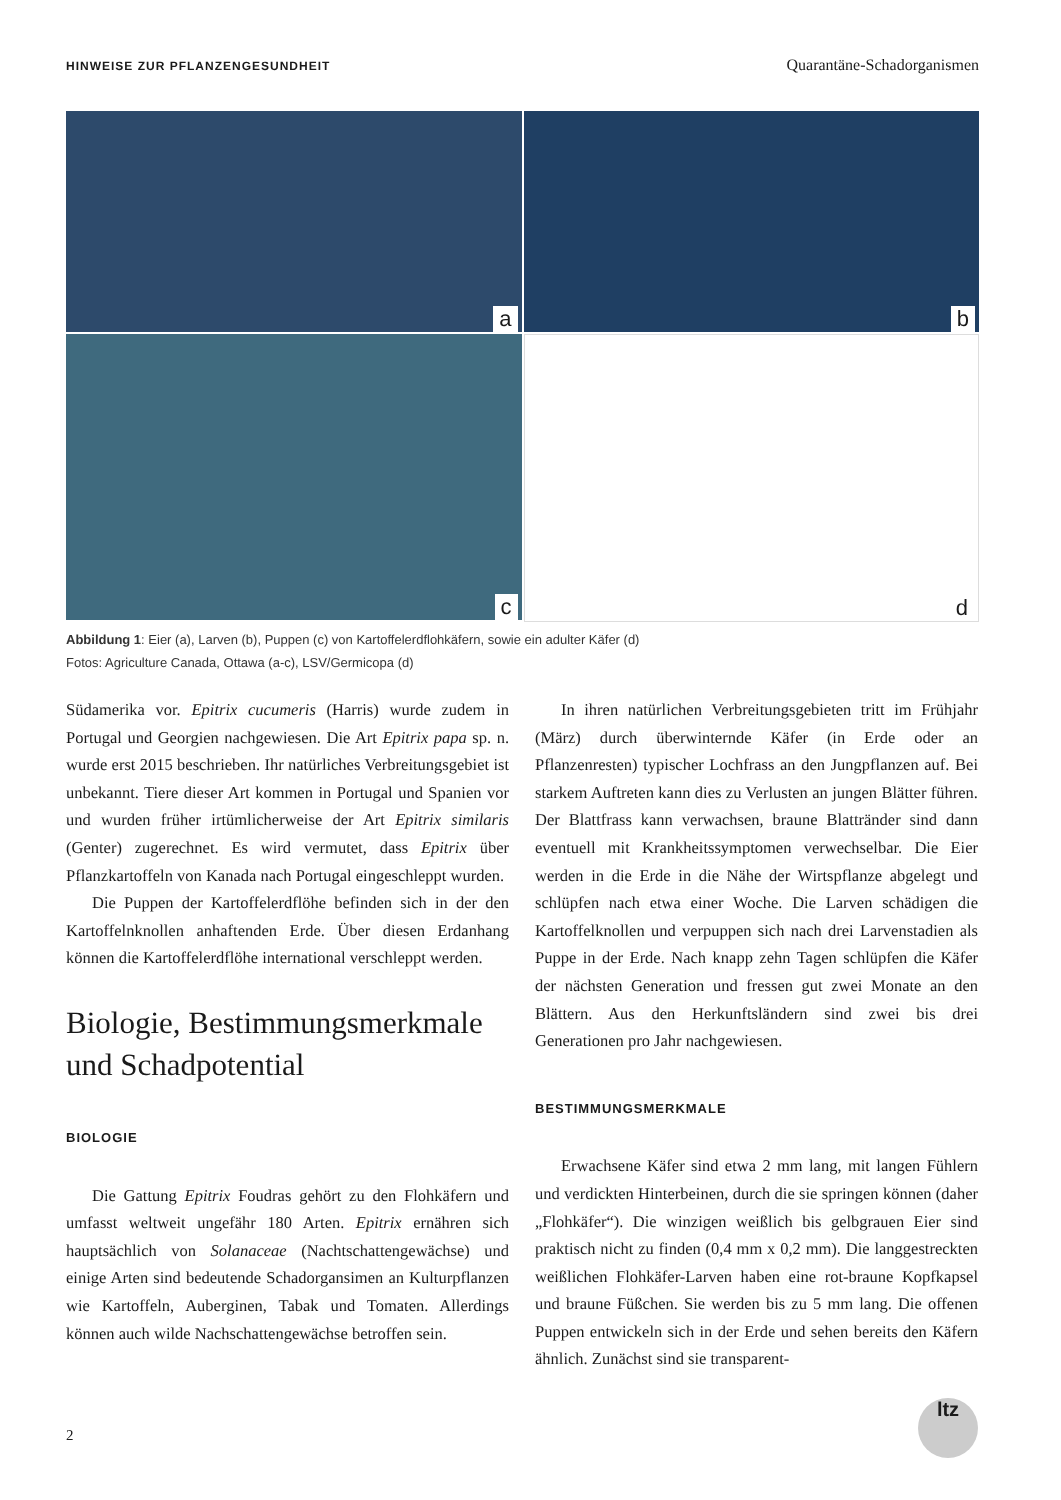HINWEISE ZUR PFLANZENGESUNDHEIT Quarantäne-Schadorganismen
a
b
c
d
Abbildung 1: Eier (a), Larven (b), Puppen (c) von Kartoffelerdflohkäfern, sowie ein adulter Käfer (d)
Fotos: Agriculture Canada, Ottawa (a-c), LSV/Germicopa (d)
Südamerika vor. Epitrix cucumeris (Harris) wurde zudem in Portugal und Georgien nachgewiesen. Die Art Epitrix papa sp. n. wurde erst 2015 beschrieben. Ihr natürliches Verbreitungsgebiet ist unbekannt. Tiere dieser Art kommen in Portugal und Spanien vor und wurden früher irtümlicherweise der Art Epitrix similaris (Genter) zugerechnet. Es wird vermutet, dass Epitrix über Pflanzkartoffeln von Kanada nach Portugal eingeschleppt wurden.
Die Puppen der Kartoffelerdflöhe befinden sich in der den Kartoffelnknollen anhaftenden Erde. Über diesen Erdanhang können die Kartoffelerdflöhe international verschleppt werden.
Biologie, Bestimmungsmerkmale und Schadpotential
BIOLOGIE
Die Gattung Epitrix Foudras gehört zu den Flohkäfern und umfasst weltweit ungefähr 180 Arten. Epitrix ernähren sich hauptsächlich von Solanaceae (Nachtschattengewächse) und einige Arten sind bedeutende Schadorgansimen an Kulturpflanzen wie Kartoffeln, Auberginen, Tabak und Tomaten. Allerdings können auch wilde Nachschattengewächse betroffen sein.
In ihren natürlichen Verbreitungsgebieten tritt im Frühjahr (März) durch überwinternde Käfer (in Erde oder an Pflanzenresten) typischer Lochfrass an den Jungpflanzen auf. Bei starkem Auftreten kann dies zu Verlusten an jungen Blätter führen. Der Blattfrass kann verwachsen, braune Blattränder sind dann eventuell mit Krankheitssymptomen verwechselbar. Die Eier werden in die Erde in die Nähe der Wirtspflanze abgelegt und schlüpfen nach etwa einer Woche. Die Larven schädigen die Kartoffelknollen und verpuppen sich nach drei Larvenstadien als Puppe in der Erde. Nach knapp zehn Tagen schlüpfen die Käfer der nächsten Generation und fressen gut zwei Monate an den Blättern. Aus den Herkunftsländern sind zwei bis drei Generationen pro Jahr nachgewiesen.
BESTIMMUNGSMERKMALE
Erwachsene Käfer sind etwa 2 mm lang, mit langen Fühlern und verdickten Hinterbeinen, durch die sie springen können (daher „Flohkäfer“). Die winzigen weißlich bis gelbgrauen Eier sind praktisch nicht zu finden (0,4 mm x 0,2 mm). Die langgestreckten weißlichen Flohkäfer-Larven haben eine rot-braune Kopfkapsel und braune Füßchen. Sie werden bis zu 5 mm lang. Die offenen Puppen entwickeln sich in der Erde und sehen bereits den Käfern ähnlich. Zunächst sind sie transparent-
2
ltz